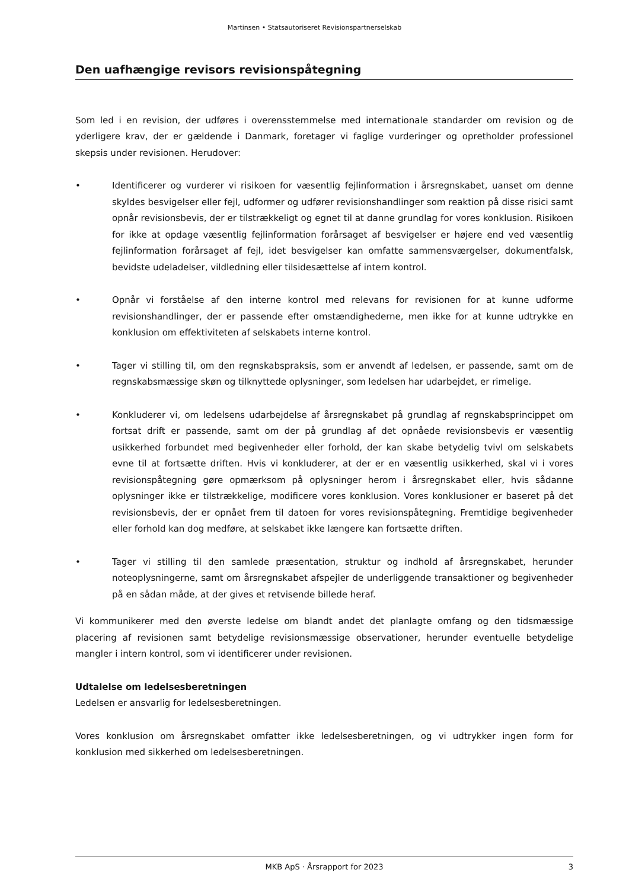Martinsen • Statsautoriseret Revisionspartnerselskab
Den uafhængige revisors revisionspåtegning
Som led i en revision, der udføres i overensstemmelse med internationale standarder om revision og de yderligere krav, der er gældende i Danmark, foretager vi faglige vurderinger og opretholder professionel skepsis under revisionen. Herudover:
• Identificerer og vurderer vi risikoen for væsentlig fejlinformation i årsregnskabet, uanset om denne skyldes besvigelser eller fejl, udformer og udfører revisionshandlinger som reaktion på disse risici samt opnår revisionsbevis, der er tilstrækkeligt og egnet til at danne grundlag for vores konklusion. Risikoen for ikke at opdage væsentlig fejlinformation forårsaget af besvigelser er højere end ved væsentlig fejlinformation forårsaget af fejl, idet besvigelser kan omfatte sammensværgelser, dokumentfalsk, bevidste udeladelser, vildledning eller tilsidesættelse af intern kontrol.
• Opnår vi forståelse af den interne kontrol med relevans for revisionen for at kunne udforme revisionshandlinger, der er passende efter omstændighederne, men ikke for at kunne udtrykke en konklusion om effektiviteten af selskabets interne kontrol.
• Tager vi stilling til, om den regnskabspraksis, som er anvendt af ledelsen, er passende, samt om de regnskabsmæssige skøn og tilknyttede oplysninger, som ledelsen har udarbejdet, er rimelige.
• Konkluderer vi, om ledelsens udarbejdelse af årsregnskabet på grundlag af regnskabsprincippet om fortsat drift er passende, samt om der på grundlag af det opnåede revisionsbevis er væsentlig usikkerhed forbundet med begivenheder eller forhold, der kan skabe betydelig tvivl om selskabets evne til at fortsætte driften. Hvis vi konkluderer, at der er en væsentlig usikkerhed, skal vi i vores revisionspåtegning gøre opmærksom på oplysninger herom i årsregnskabet eller, hvis sådanne oplysninger ikke er tilstrækkelige, modificere vores konklusion. Vores konklusioner er baseret på det revisionsbevis, der er opnået frem til datoen for vores revisionspåtegning. Fremtidige begivenheder eller forhold kan dog medføre, at selskabet ikke længere kan fortsætte driften.
• Tager vi stilling til den samlede præsentation, struktur og indhold af årsregnskabet, herunder noteoplysningerne, samt om årsregnskabet afspejler de underliggende transaktioner og begivenheder på en sådan måde, at der gives et retvisende billede heraf.
Vi kommunikerer med den øverste ledelse om blandt andet det planlagte omfang og den tidsmæssige placering af revisionen samt betydelige revisionsmæssige observationer, herunder eventuelle betydelige mangler i intern kontrol, som vi identificerer under revisionen.
Udtalelse om ledelsesberetningen
Ledelsen er ansvarlig for ledelsesberetningen.
Vores konklusion om årsregnskabet omfatter ikke ledelsesberetningen, og vi udtrykker ingen form for konklusion med sikkerhed om ledelsesberetningen.
MKB ApS · Årsrapport for 2023 3